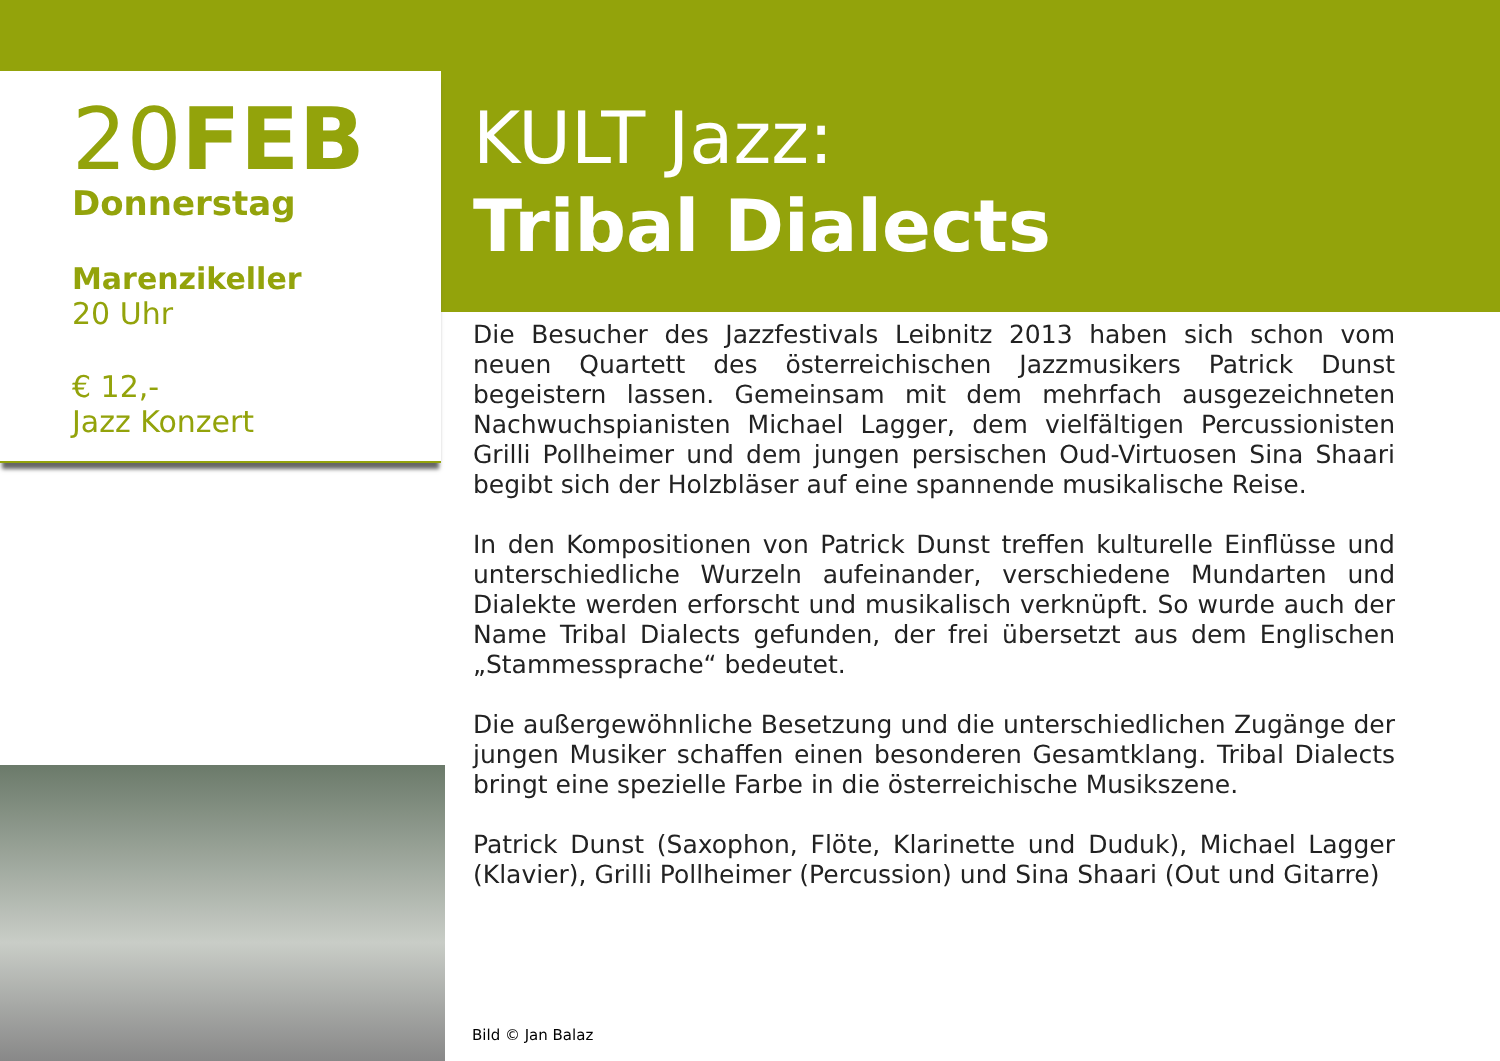20FEB
Donnerstag
Marenzikeller
20 Uhr
€ 12,-
Jazz Konzert
KULT Jazz:
Tribal Dialects
Die Besucher des Jazzfestivals Leibnitz 2013 haben sich schon vom neuen Quartett des österreichischen Jazzmusikers Patrick Dunst begeistern lassen. Gemeinsam mit dem mehrfach ausgezeichneten Nachwuchspianisten Michael Lagger, dem vielfältigen Percussionisten Grilli Pollheimer und dem jungen persischen Oud-Virtuosen Sina Shaari begibt sich der Holzbläser auf eine spannende musikalische Reise.
In den Kompositionen von Patrick Dunst treffen kulturelle Einflüsse und unterschiedliche Wurzeln aufeinander, verschiedene Mundarten und Dialekte werden erforscht und musikalisch verknüpft. So wurde auch der Name Tribal Dialects gefunden, der frei übersetzt aus dem Englischen „Stammessprache“ bedeutet.
Die außergewöhnliche Besetzung und die unterschiedlichen Zugänge der jungen Musiker schaffen einen besonderen Gesamtklang. Tribal Dialects bringt eine spezielle Farbe in die österreichische Musikszene.
Patrick Dunst (Saxophon, Flöte, Klarinette und Duduk), Michael Lagger (Klavier), Grilli Pollheimer (Percussion) und Sina Shaari (Out und Gitarre)
Bild © Jan Balaz